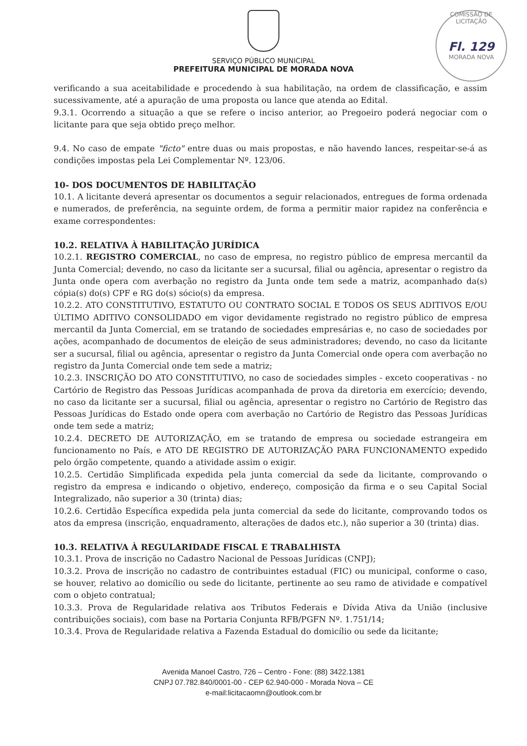COMISSÃO DE LICITAÇÃO
Fl. 129
MORADA NOVA
SERVIÇO PÚBLICO MUNICIPAL
PREFEITURA MUNICIPAL DE MORADA NOVA
verificando a sua aceitabilidade e procedendo à sua habilitação, na ordem de classificação, e assim sucessivamente, até a apuração de uma proposta ou lance que atenda ao Edital.
9.3.1. Ocorrendo a situação a que se refere o inciso anterior, ao Pregoeiro poderá negociar com o licitante para que seja obtido preço melhor.
9.4. No caso de empate "ficto" entre duas ou mais propostas, e não havendo lances, respeitar-se-á as condições impostas pela Lei Complementar Nº. 123/06.
10- DOS DOCUMENTOS DE HABILITAÇÃO
10.1. A licitante deverá apresentar os documentos a seguir relacionados, entregues de forma ordenada e numerados, de preferência, na seguinte ordem, de forma a permitir maior rapidez na conferência e exame correspondentes:
10.2. RELATIVA À HABILITAÇÃO JURÍDICA
10.2.1. REGISTRO COMERCIAL, no caso de empresa, no registro público de empresa mercantil da Junta Comercial; devendo, no caso da licitante ser a sucursal, filial ou agência, apresentar o registro da Junta onde opera com averbação no registro da Junta onde tem sede a matriz, acompanhado da(s) cópia(s) do(s) CPF e RG do(s) sócio(s) da empresa.
10.2.2. ATO CONSTITUTIVO, ESTATUTO OU CONTRATO SOCIAL E TODOS OS SEUS ADITIVOS E/OU ÚLTIMO ADITIVO CONSOLIDADO em vigor devidamente registrado no registro público de empresa mercantil da Junta Comercial, em se tratando de sociedades empresárias e, no caso de sociedades por ações, acompanhado de documentos de eleição de seus administradores; devendo, no caso da licitante ser a sucursal, filial ou agência, apresentar o registro da Junta Comercial onde opera com averbação no registro da Junta Comercial onde tem sede a matriz;
10.2.3. INSCRIÇÃO DO ATO CONSTITUTIVO, no caso de sociedades simples - exceto cooperativas - no Cartório de Registro das Pessoas Jurídicas acompanhada de prova da diretoria em exercício; devendo, no caso da licitante ser a sucursal, filial ou agência, apresentar o registro no Cartório de Registro das Pessoas Jurídicas do Estado onde opera com averbação no Cartório de Registro das Pessoas Jurídicas onde tem sede a matriz;
10.2.4. DECRETO DE AUTORIZAÇÃO, em se tratando de empresa ou sociedade estrangeira em funcionamento no País, e ATO DE REGISTRO DE AUTORIZAÇÃO PARA FUNCIONAMENTO expedido pelo órgão competente, quando a atividade assim o exigir.
10.2.5. Certidão Simplificada expedida pela junta comercial da sede da licitante, comprovando o registro da empresa e indicando o objetivo, endereço, composição da firma e o seu Capital Social Integralizado, não superior a 30 (trinta) dias;
10.2.6. Certidão Específica expedida pela junta comercial da sede do licitante, comprovando todos os atos da empresa (inscrição, enquadramento, alterações de dados etc.), não superior a 30 (trinta) dias.
10.3. RELATIVA À REGULARIDADE FISCAL E TRABALHISTA
10.3.1. Prova de inscrição no Cadastro Nacional de Pessoas Jurídicas (CNPJ);
10.3.2. Prova de inscrição no cadastro de contribuintes estadual (FIC) ou municipal, conforme o caso, se houver, relativo ao domicílio ou sede do licitante, pertinente ao seu ramo de atividade e compatível com o objeto contratual;
10.3.3. Prova de Regularidade relativa aos Tributos Federais e Dívida Ativa da União (inclusive contribuições sociais), com base na Portaria Conjunta RFB/PGFN Nº. 1.751/14;
10.3.4. Prova de Regularidade relativa a Fazenda Estadual do domicílio ou sede da licitante;
Avenida Manoel Castro, 726 – Centro - Fone: (88) 3422.1381
CNPJ 07.782.840/0001-00 - CEP 62.940-000 - Morada Nova – CE
e-mail:licitacaomn@outlook.com.br